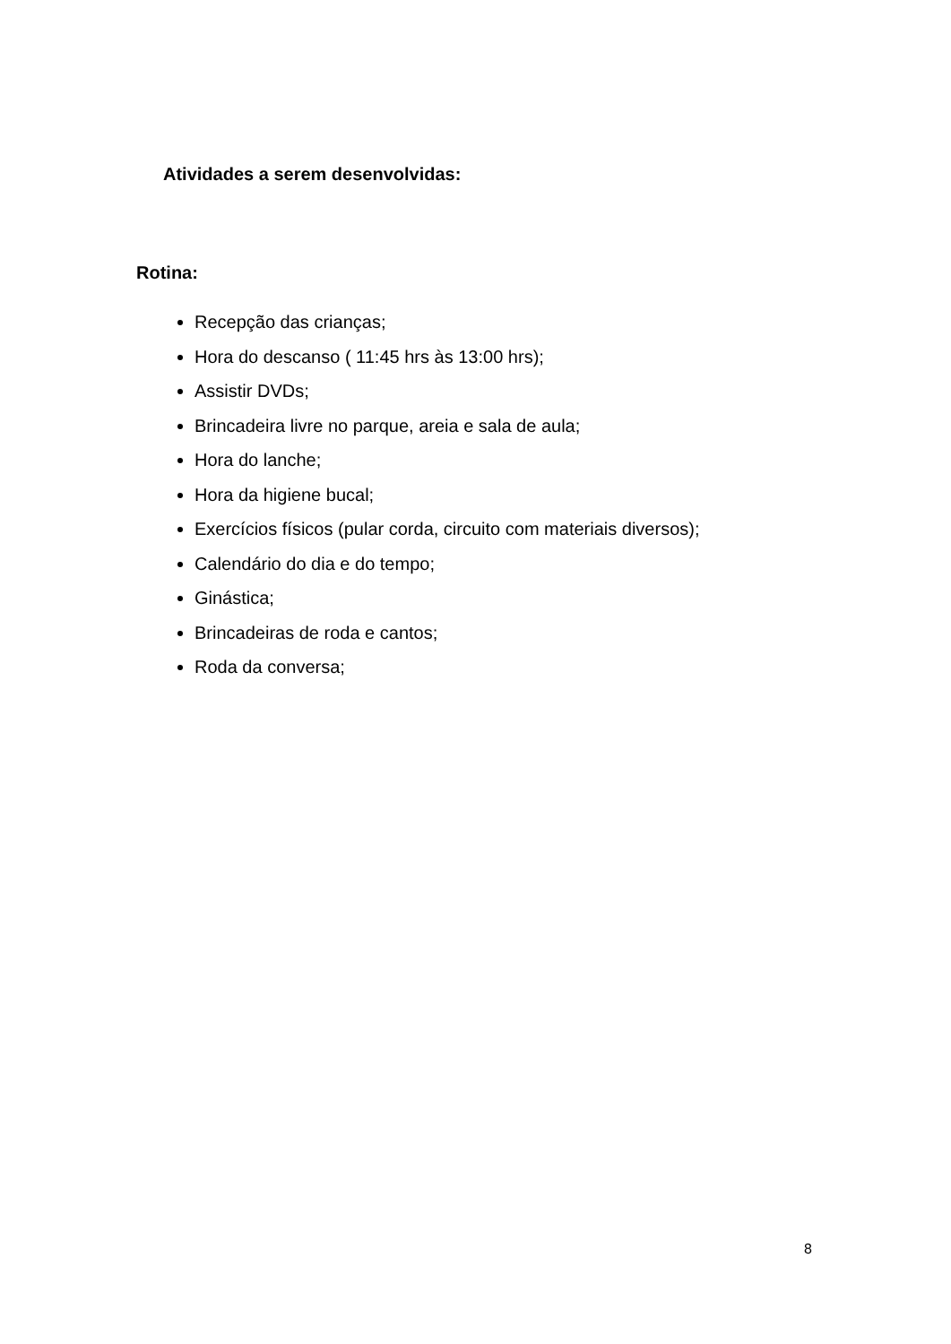Atividades a serem desenvolvidas:
Rotina:
Recepção das crianças;
Hora do descanso ( 11:45 hrs às 13:00 hrs);
Assistir DVDs;
Brincadeira livre no parque, areia e sala de aula;
Hora do lanche;
Hora da higiene bucal;
Exercícios físicos (pular corda, circuito com materiais diversos);
Calendário do dia e do tempo;
Ginástica;
Brincadeiras de roda e cantos;
Roda da conversa;
8